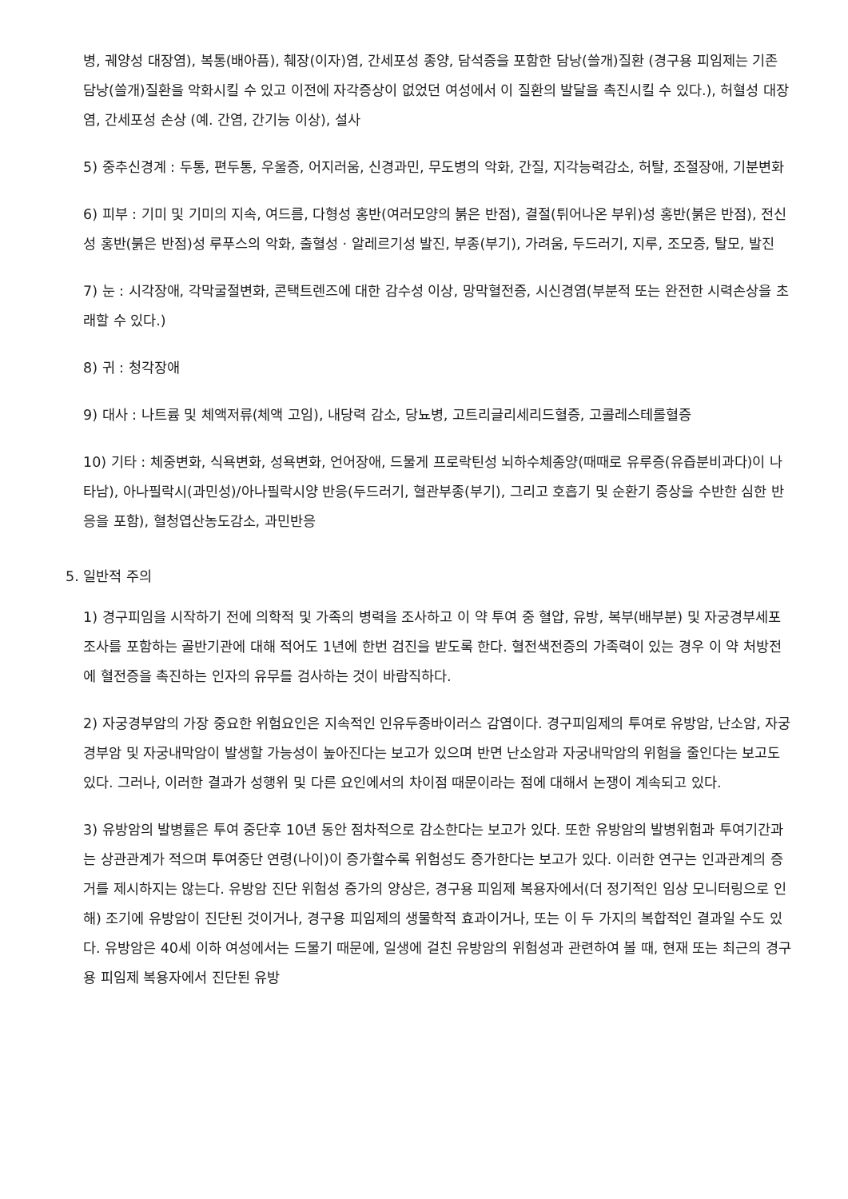병, 궤양성 대장염), 복통(배아픔), 췌장(이자)염, 간세포성 종양, 담석증을 포함한 담낭(쓸개)질환 (경구용 피임제는 기존 담낭(쓸개)질환을 악화시킬 수 있고 이전에 자각증상이 없었던 여성에서 이 질환의 발달을 촉진시킬 수 있다.), 허혈성 대장염, 간세포성 손상 (예. 간염, 간기능 이상), 설사
5) 중추신경계 : 두통, 편두통, 우울증, 어지러움, 신경과민, 무도병의 악화, 간질, 지각능력감소, 허탈, 조절장애, 기분변화
6) 피부 : 기미 및 기미의 지속, 여드름, 다형성 홍반(여러모양의 붉은 반점), 결절(튀어나온 부위)성 홍반(붉은 반점), 전신성 홍반(붉은 반점)성 루푸스의 악화, 출혈성 · 알레르기성 발진, 부종(부기), 가려움, 두드러기, 지루, 조모증, 탈모, 발진
7) 눈 : 시각장애, 각막굴절변화, 콘택트렌즈에 대한 감수성 이상, 망막혈전증, 시신경염(부분적 또는 완전한 시력손상을 초래할 수 있다.)
8) 귀 : 청각장애
9) 대사 : 나트륨 및 체액저류(체액 고임), 내당력 감소, 당뇨병, 고트리글리세리드혈증, 고콜레스테롤혈증
10) 기타 : 체중변화, 식욕변화, 성욕변화, 언어장애, 드물게 프로락틴성 뇌하수체종양(때때로 유루증(유즙분비과다)이 나타남), 아나필락시(과민성)/아나필락시양 반응(두드러기, 혈관부종(부기), 그리고 호흡기 및 순환기 증상을 수반한 심한 반응을 포함), 혈청엽산농도감소, 과민반응
5. 일반적 주의
1) 경구피임을 시작하기 전에 의학적 및 가족의 병력을 조사하고 이 약 투여 중 혈압, 유방, 복부(배부분) 및 자궁경부세포조사를 포함하는 골반기관에 대해 적어도 1년에 한번 검진을 받도록 한다. 혈전색전증의 가족력이 있는 경우 이 약 처방전에 혈전증을 촉진하는 인자의 유무를 검사하는 것이 바람직하다.
2) 자궁경부암의 가장 중요한 위험요인은 지속적인 인유두종바이러스 감염이다. 경구피임제의 투여로 유방암, 난소암, 자궁경부암 및 자궁내막암이 발생할 가능성이 높아진다는 보고가 있으며 반면 난소암과 자궁내막암의 위험을 줄인다는 보고도 있다. 그러나, 이러한 결과가 성행위 및 다른 요인에서의 차이점 때문이라는 점에 대해서 논쟁이 계속되고 있다.
3) 유방암의 발병률은 투여 중단후 10년 동안 점차적으로 감소한다는 보고가 있다. 또한 유방암의 발병위험과 투여기간과는 상관관계가 적으며 투여중단 연령(나이)이 증가할수록 위험성도 증가한다는 보고가 있다. 이러한 연구는 인과관계의 증거를 제시하지는 않는다. 유방암 진단 위험성 증가의 양상은, 경구용 피임제 복용자에서(더 정기적인 임상 모니터링으로 인해) 조기에 유방암이 진단된 것이거나, 경구용 피임제의 생물학적 효과이거나, 또는 이 두 가지의 복합적인 결과일 수도 있다. 유방암은 40세 이하 여성에서는 드물기 때문에, 일생에 걸친 유방암의 위험성과 관련하여 볼 때, 현재 또는 최근의 경구용 피임제 복용자에서 진단된 유방